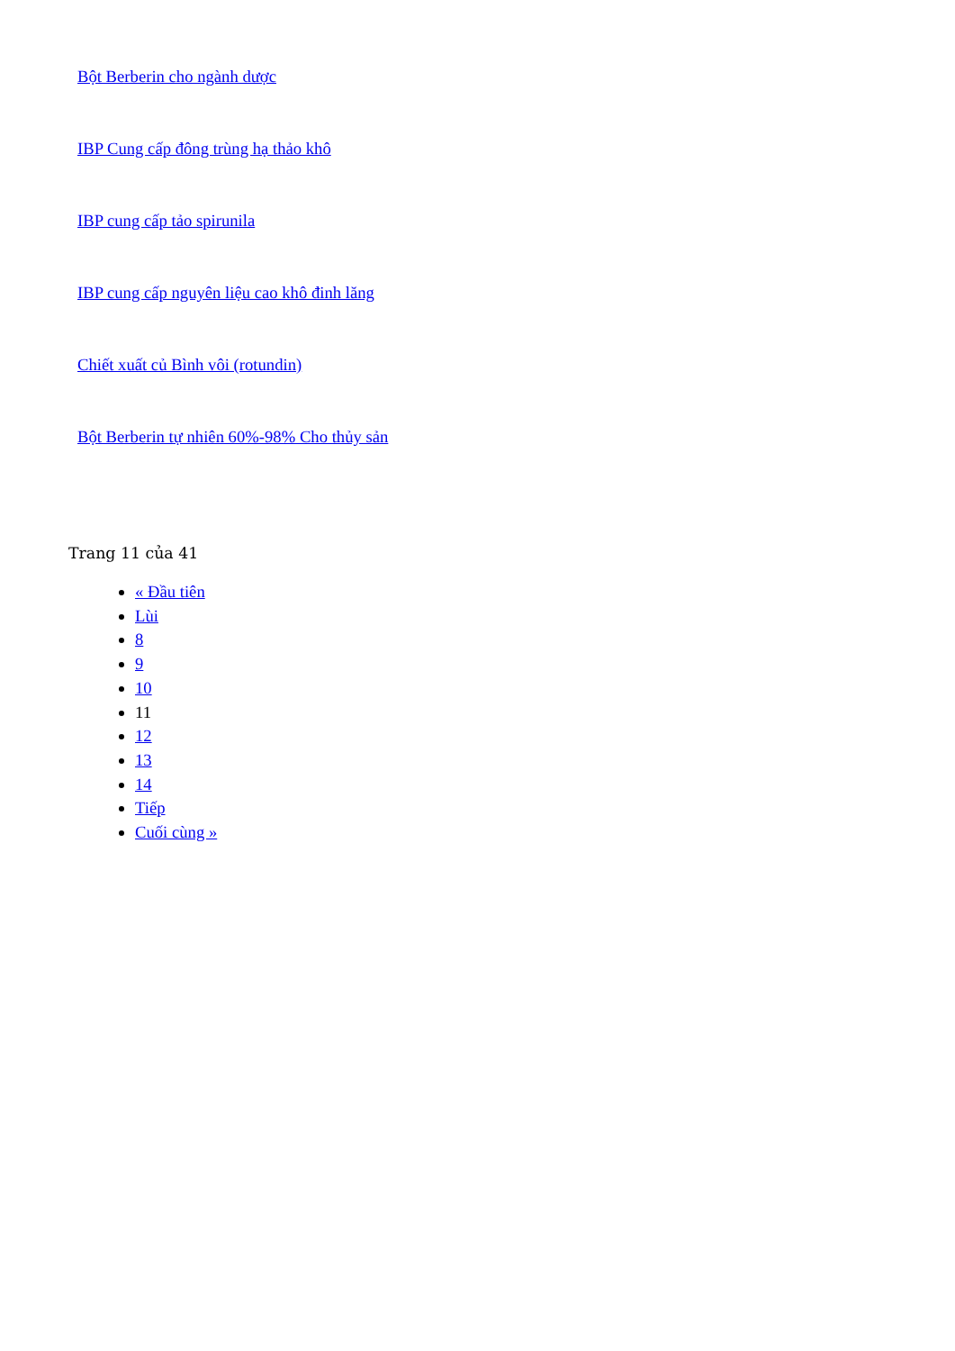Bột Berberin cho ngành dược
IBP Cung cấp đông trùng hạ thảo khô
IBP cung cấp tảo spirunila
IBP cung cấp nguyên liệu cao khô đinh lăng
Chiết xuất củ Bình vôi (rotundin)
Bột Berberin tự nhiên 60%-98% Cho thủy sản
Trang 11 của 41
« Đầu tiên
Lùi
8
9
10
11
12
13
14
Tiếp
Cuối cùng »